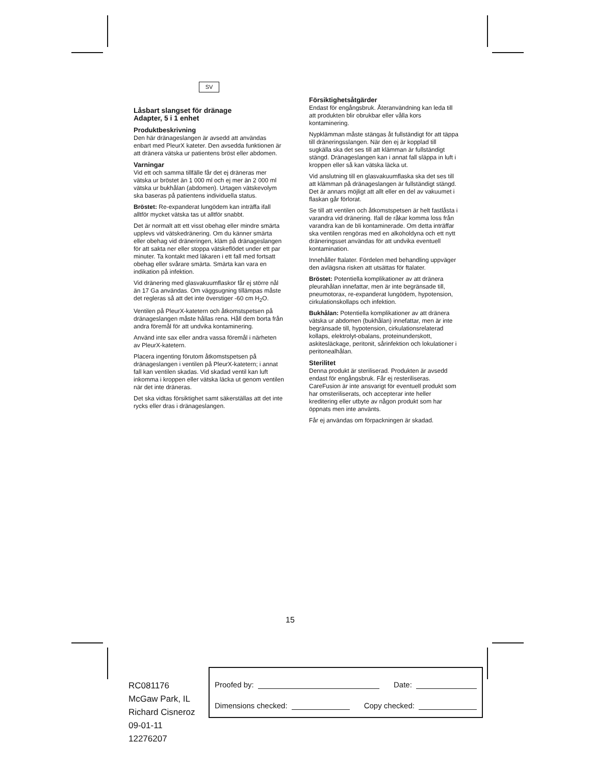SV
Låsbart slangset för dränage
Adapter, 5 i 1 enhet
Produktbeskrivning
Den här dränageslangen är avsedd att användas enbart med PleurX kateter. Den avsedda funktionen är att dränera vätska ur patientens bröst eller abdomen.
Varningar
Vid ett och samma tillfälle får det ej dräneras mer vätska ur bröstet än 1 000 ml och ej mer än 2 000 ml vätska ur bukhålan (abdomen). Urtagen vätskevolym ska baseras på patientens individuella status.
Bröstet: Re-expanderat lungödem kan inträffa ifall alltför mycket vätska tas ut alltför snabbt.
Det är normalt att ett visst obehag eller mindre smärta upplevs vid vätskedränering. Om du känner smärta eller obehag vid dräneringen, kläm på dränageslangen för att sakta ner eller stoppa vätskeflödet under ett par minuter. Ta kontakt med läkaren i ett fall med fortsatt obehag eller svårare smärta. Smärta kan vara en indikation på infektion.
Vid dränering med glasvakuumflaskor får ej större nål än 17 Ga användas. Om väggsugning tillämpas måste det regleras så att det inte överstiger -60 cm H<sub>2</sub>O.
Ventilen på PleurX-katetern och åtkomstspetsen på dränageslangen måste hållas rena. Håll dem borta från andra föremål för att undvika kontaminering.
Använd inte sax eller andra vassa föremål i närheten av PleurX-katetern.
Placera ingenting förutom åtkomstspetsen på dränageslangen i ventilen på PleurX-katetern; i annat fall kan ventilen skadas. Vid skadad ventil kan luft inkomma i kroppen eller vätska läcka ut genom ventilen när det inte dräneras.
Det ska vidtas försiktighet samt säkerställas att det inte rycks eller dras i dränageslangen.
Försiktighetsåtgärder
Endast för engångsbruk. Återanvändning kan leda till att produkten blir obrukbar eller vålla kors kontaminering.
Nypklämman måste stängas åt fullständigt för att täppa till dräneringsslangen. När den ej är kopplad till sugkälla ska det ses till att klämman är fullständigt stängd. Dränageslangen kan i annat fall släppa in luft i kroppen eller så kan vätska läcka ut.
Vid anslutning till en glasvakuumflaska ska det ses till att klämman på dränageslangen är fullständigt stängd. Det är annars möjligt att allt eller en del av vakuumet i flaskan går förlorat.
Se till att ventilen och åtkomstspetsen är helt fastlåsta i varandra vid dränering. Ifall de råkar komma loss från varandra kan de bli kontaminerade. Om detta inträffar ska ventilen rengöras med en alkoholdyna och ett nytt dräneringsset användas för att undvika eventuell kontamination.
Innehåller ftalater. Fördelen med behandling uppväger den avlägsna risken att utsättas för ftalater.
Bröstet: Potentiella komplikationer av att dränera pleurahålan innefattar, men är inte begränsade till, pneumotorax, re-expanderat lungödem, hypotension, cirkulationskollaps och infektion.
Bukhålan: Potentiella komplikationer av att dränera vätska ur abdomen (bukhålan) innefattar, men är inte begränsade till, hypotension, cirkulationsrelaterad kollaps, elektrolyt-obalans, proteinunderskott, askitesläckage, peritonit, sårinfektion och lokulationer i peritonealhålan.
Sterilitet
Denna produkt är steriliserad. Produkten är avsedd endast för engångsbruk. Får ej resteriliseras. CareFusion är inte ansvarigt för eventuell produkt som har omsteriliserats, och accepterar inte heller kreditering eller utbyte av någon produkt som har öppnats men inte använts.
Får ej användas om förpackningen är skadad.
15
RC081176
McGaw Park, IL
Richard Cisneroz
09-01-11
12276207
Proofed by: Date:
Dimensions checked: Copy checked: